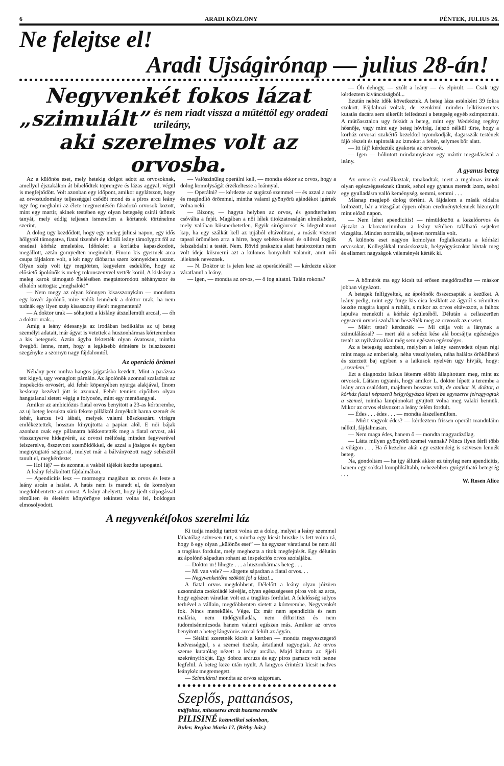6 ARADI KÖZLÖNY PÉNTEK, JULIUS 26.
Ne felejtse el!
Aradi Ujságirónap — julius 28-án!
Negyvenkét fokos lázat
„szimulált”
és nem riadt vissza a műtéttől egy oradeai urileány,
aki szerelmes volt az orvosba.
Az a különös eset, mely hetekig dolgot adott az orvosoknak, amellyel éjszakákon át bibelődtek töprengve és lázas aggyal, végül is megfejtődött. Volt azonban egy időpont, amikor ugylátszott, hogy az orvostudomány teljességgel csődöt mond és a piros arcu leány ugy fog meghalni az élete megmentésén fáradozó orvosok között, mint egy martir, akinek testében egy olyan betegség csirái ütöttek tanyát, mely eddig teljesen ismeretlen a kórtanok történelme szerint.
A dolog ugy kezdődött, hogy egy meleg juliusi napon, egy idős hölgytől támogatva, fiatal tizenhét év körüli leány támolygott föl az oradeai kórház emeletére. Időnként a korlátba kapaszkodott, megállott, aztán görnyedten megindult. Finom kis gyermek arca csupa fájdalom volt, a két nagy dióbarna szem könnyekben uszott. Olyan szép volt igy megtörten, kegyelem esdeklőn, hogy az elősiető ápolónők is meleg rokonszenvvel vették körül. A kisleány a meleg karok támogató ölelésében megtántorodott néhányszor és elhalón suttogta: „meghalok!”
— Nem megy az olyan könnyen kisasszonykám — mondotta egy kövér ápolónő, mire valók lennének a doktor urak, ha nem tudnák egy ilyen szép kisasszony életét megmenteni?
— A doktor urak — sóhajtott a kislány átszellemült arccal, — óh a doktor urak...
Amig a leány édesanyja az irodában bediktálta az uj beteg személyi adatait, már ágyat is vetettek a huszonhármas kórteremben a kis betegnek. Aztán ágyba fektették olyan óvatosan, mintha üvegből lenne, mert, hogy a legkisebb érintésre is felszisszent szegényke a szörnyü nagy fájdalomtól.
Az operáció örömei
Néhány perc mulva hangos jajgatásba kezdett. Mint a parázsra tett kigyó, ugy vonaglott párnáin. Az ápolónők azonnal szaladtak az inspekciós orvosért, aki fehér köpenyében nyurga alakjával, finom keskeny kezével jött is azonnal. Fehér tennisz cipőiben olyan hangtalanul sietett végig a folyosón, mint egy mentőangyal.
Amikor az ambiciózus fiatal orvos benyitott a 23-as kórterembe, az uj beteg lecsukta sürü fekete pilláktól árnyékolt barna szemét és fehér, karcsu ivü lábait, melyek valami büszkeszáru virágra emlékeztettek, hosszan kinyujtotta a papian alól. E női bájak azonban csak egy pillanatra hökkentették meg a fiatal orvost, aki visszanyerve hidegvérét, az orvosi méltóság minden fegyverével felszerelve, összevont szemöldökkel, de azzal a jóságos és egyben megnyugtató szigorral, melyet már a bálványozott nagy sebésztől tanult el, megkérdezte:
— Hol fáj? — és azonnal a vakbél tájékát kezdte tapogatni.
A leány felsikoltott fájdalmában.
— Apendicitis lesz — mormogta magában az orvos és leste a leány arcán a hatást. A hatás nem is maradt el, de komolyan megdöbbentette az orvost. A leány ahelyett, hogy ijedt szipogással rémülten és életéért könyörögve tekintett volna fel, boldogan elmosolyodott.
— Valószinüleg operálni kell, — mondta ekkor az orvos, hogy a dolog komolyságát érzékeltesse a leánnyal.
— Operálni? — kérdezte az sugárzó szemmel — és azzal a naiv és megindító örömmel, mintha valami gyönyörü ajándékot igértek volna neki.
— Bizony, — hagyta helyben az orvos, és gondterhelten csóválta a fejét. Magában a női lélek titokzatosságán elmélkedett, mely valóban kiismerhetetlen. Egyik sirógörcsöt és idegrohamot kap, ha egy szálkát kell az ujjából eltávolitani, a másik viszont tapsol örömében arra a hirre, hogy sebész-késsel és ollóval fogják felszabdalni a testét. Nem. Rövid praksziса alatt határozottan nem volt ideje kiismerni azt a különös bonyolult valamit, amit női léleknek neveznek.
— N. Doktor ur is jelen lesz az operációnál? — kérdezte ekkor váratlanul a leány.
— Igen, — mondta az orvos, — ő fog altatni. Talán rokona?
A negyvenkétfokos szerelmi láz
Ki tudja meddig tartott volna ez a dolog, melyet a leány szemmel láthatólag szivesen türt, s mintha egy kicsit büszke is lett volna rá, hogy ő egy olyan „különös eset” — ha egyszer váratlanul be nem áll a tragikus fordulat, mely meghozta a titok megfejtését. Egy délután az ápolónő sápadtan rohant az inspekciós orvos szobájába.
— Doktor ur! lihegte . . . a huszonhármas beteg . . .
— Mi van vele? — sürgette sápadtan a fiatal orvos. . .
— Negyvenkettőre szökött föl a láza!...
A fiatal orvos megdöbbent. Délelőtt a leány olyan jóizüen uzsonnázta csokoládé kávéját, olyan egészségesen piros volt az arca, hogy egészen váratlan volt ez a tragikus fordulat. A felelősség sulyos terhével a vállain, megdöbbenten sietett a kórterembe. Negyvenkét fok. Nincs menekülés. Vége. Ez már nem apendicitis és nem malária, nem tüdőgyulladás, nem difteritisz és nem tudomisénmicsoda hanem valami egészen más. Amikor az orvos benyitott a beteg lángvörös arccal felült az ágyán.
— Sétálni szeretnék kicsit a kertben — mondta megvesztegető kedvességgel, s a szemei tisztán, ártatlanul ragyogtak. Az orvos szeme kutatólag nézett a leány arcába. Majd kihuzta az éjjeli szekrényfiókját. Egy doboz arcruzs és egy piros pamacs volt benne legfelül. A beteg keze után nyult. A langyos érintésü kicsit nedves leánykéz megremegett.
— Szimuláns! mondta az orvos szigoruan.
Szeplős, pattanásos,
májfoltos, mitesseres arcát hozassa rendbe
PILISINÉ kozmetikai salonban,
Bulev. Regina Maria 17. (Réthy-ház.)
— Óh dehogy, — szólt a leány — és elpirult. — Csak ugy kérdeztem kiváncsiságból...
Ezután nehéz idők következtek. A beteg láza esténként 39 fokra szökött. Fájdalmai voltak, de ezenkivül minden lelkiismeretes kutatás dacára sem sikerült felfedezni a betegség egyéb szimptomáit. A mütőasztalon ugy feküdt a beteg, mint egy Wedeking regény hősnője, vagy mint egy beteg hóvirág. Jajszó nélkül türte, hogy a korház orvosai szakértő kezekkel nyomkodják, dagasszák testének fájó részeit és tapintsák az izmokat a fehér, selymes bőr alatt.
— Itt fáj? kérdezték gyakorta az orvosok.
— Igen — bólintott mindannyiszor egy mártir megadásával a leány.
A gyanus beteg
Az orvosok csodálkoztak, tanakodtak, mert a rugalmas izmok olyan egészségeseknek tüntek, sehol egy gyanus meredt izom, sehol egy gyulladásra valló keménység, semmi, semmi . . .
Másnap meglepő dolog történt. A fájdalom a másik oldalra költözött, bár a vizsgálat éppen olyan eredménytelennek bizonyult mint előző napon.
— Nem lehet apendicitis! — rémüldözött a kezelőorvos és éjszakt a laboratoriumban a leány vérében található sejteket vizsgálta. Minden normális, teljesen normális volt.
A különös eset nagyon komolyan foglalkoztatta a kórházi orvosokat. Kollegákkal tanácskoztak, belgyógyászokat hivtak meg és elismert nagyságok véleményét kérték ki.
— A hőmérőt ma egy kicsit tul erősen megdörzsölte — máskor jobban vigyázott.
A betegek felfigyeltek, az ápolónők összecsapták a kezüket. A leány pedig, mint egy fürge kis cica lesiklott az ágyról s rémülten kezdte magára kapni a ruháit, s mikor az orvos eltávozott, a falhoz lapulva menekült a kórház épületéből. Délután a cellaszerüen egyszerü orvosi szobában beszélték meg az orvosok az esetet.
— Miért tette? kérdezték — Mi célja volt a lánynak a szimulálással? — mert aki a sebész kése alá bocsájtja egészséges testét az nyilvánvalóan még sem egészen egészséges.
Az a betegség azonban, melyben a leány szenvedett olyan régi mint maga az emberiség, néha veszélytelen, néha halálos örökölhető és szerzett baj egyben s a laikusok nyelvén ugy hivják, hogy: „szerelem.”
Ezt a diagnozist laikus létemre előbb állapitottam meg, mint az orvosok. Láttam ugyanis, hogy amikor L. doktor lépett a terembe a leány arca csalódott, majdnem bosszus volt, de amikor N. doktor, a kórház fiatal népszerü belgyógyásza lépett be egyszerre felragyogtak a szemei, mintha lampionokat gyujtott volna meg valaki bennük. Mikor az orvos eltávozott a leány felém fordult.
— Édes . . . édes . . . — mondta átszellemülten.
— Miért vagyok édes? — kérdeztem frissen operált manduláim nélkül, fájdalmasan.
— Nem maga édes, hanem ő — mondta magyarázólag.
— Látta milyen gyönyörü szemei vannak? Nincs ilyen férfi több a világon . . . Ha ő kezelne akár egy esztendeig is szivesen lennék beteg.
Na, gondoltam — ha igy állunk akkor ez tényleg nem apendicitis, hanem egy sokkal komplikáltabb, nehezebben gyógyitható betegség . . .
W. Rosen Alice